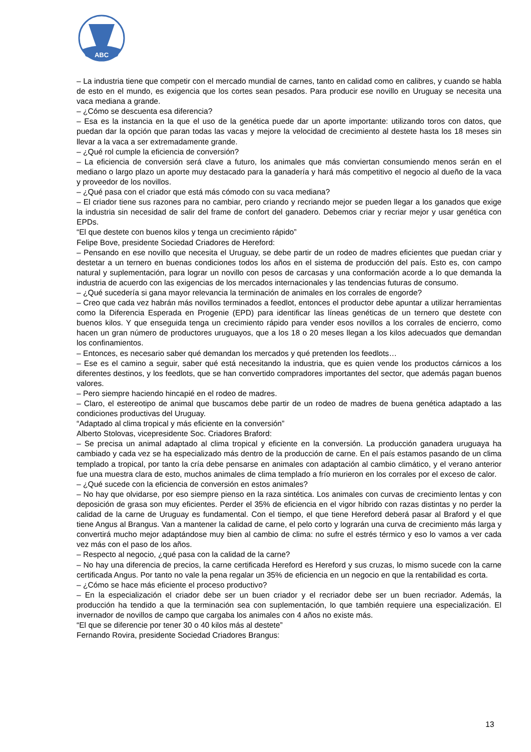ABC
– La industria tiene que competir con el mercado mundial de carnes, tanto en calidad como en calibres, y cuando se habla de esto en el mundo, es exigencia que los cortes sean pesados. Para producir ese novillo en Uruguay se necesita una vaca mediana a grande.
– ¿Cómo se descuenta esa diferencia?
– Esa es la instancia en la que el uso de la genética puede dar un aporte importante: utilizando toros con datos, que puedan dar la opción que paran todas las vacas y mejore la velocidad de crecimiento al destete hasta los 18 meses sin llevar a la vaca a ser extremadamente grande.
– ¿Qué rol cumple la eficiencia de conversión?
– La eficiencia de conversión será clave a futuro, los animales que más conviertan consumiendo menos serán en el mediano o largo plazo un aporte muy destacado para la ganadería y hará más competitivo el negocio al dueño de la vaca y proveedor de los novillos.
– ¿Qué pasa con el criador que está más cómodo con su vaca mediana?
– El criador tiene sus razones para no cambiar, pero criando y recriando mejor se pueden llegar a los ganados que exige la industria sin necesidad de salir del frame de confort del ganadero. Debemos criar y recriar mejor y usar genética con EPDs.
“El que destete con buenos kilos y tenga un crecimiento rápido”
Felipe Bove, presidente Sociedad Criadores de Hereford:
– Pensando en ese novillo que necesita el Uruguay, se debe partir de un rodeo de madres eficientes que puedan criar y destetar a un ternero en buenas condiciones todos los años en el sistema de producción del país. Esto es, con campo natural y suplementación, para lograr un novillo con pesos de carcasas y una conformación acorde a lo que demanda la industria de acuerdo con las exigencias de los mercados internacionales y las tendencias futuras de consumo.
– ¿Qué sucedería si gana mayor relevancia la terminación de animales en los corrales de engorde?
– Creo que cada vez habrán más novillos terminados a feedlot, entonces el productor debe apuntar a utilizar herramientas como la Diferencia Esperada en Progenie (EPD) para identificar las líneas genéticas de un ternero que destete con buenos kilos. Y que enseguida tenga un crecimiento rápido para vender esos novillos a los corrales de encierro, como hacen un gran número de productores uruguayos, que a los 18 o 20 meses llegan a los kilos adecuados que demandan los confinamientos.
– Entonces, es necesario saber qué demandan los mercados y qué pretenden los feedlots…
– Ese es el camino a seguir, saber qué está necesitando la industria, que es quien vende los productos cárnicos a los diferentes destinos, y los feedlots, que se han convertido compradores importantes del sector, que además pagan buenos valores.
– Pero siempre haciendo hincapié en el rodeo de madres.
– Claro, el estereotipo de animal que buscamos debe partir de un rodeo de madres de buena genética adaptado a las condiciones productivas del Uruguay.
“Adaptado al clima tropical y más eficiente en la conversión”
Alberto Stolovas, vicepresidente Soc. Criadores Braford:
– Se precisa un animal adaptado al clima tropical y eficiente en la conversión. La producción ganadera uruguaya ha cambiado y cada vez se ha especializado más dentro de la producción de carne. En el país estamos pasando de un clima templado a tropical, por tanto la cría debe pensarse en animales con adaptación al cambio climático, y el verano anterior fue una muestra clara de esto, muchos animales de clima templado a frío murieron en los corrales por el exceso de calor.
– ¿Qué sucede con la eficiencia de conversión en estos animales?
– No hay que olvidarse, por eso siempre pienso en la raza sintética. Los animales con curvas de crecimiento lentas y con deposición de grasa son muy eficientes. Perder el 35% de eficiencia en el vigor híbrido con razas distintas y no perder la calidad de la carne de Uruguay es fundamental. Con el tiempo, el que tiene Hereford deberá pasar al Braford y el que tiene Angus al Brangus. Van a mantener la calidad de carne, el pelo corto y lograrán una curva de crecimiento más larga y convertirá mucho mejor adaptándose muy bien al cambio de clima: no sufre el estrés térmico y eso lo vamos a ver cada vez más con el paso de los años.
– Respecto al negocio, ¿qué pasa con la calidad de la carne?
– No hay una diferencia de precios, la carne certificada Hereford es Hereford y sus cruzas, lo mismo sucede con la carne certificada Angus. Por tanto no vale la pena regalar un 35% de eficiencia en un negocio en que la rentabilidad es corta.
– ¿Cómo se hace más eficiente el proceso productivo?
– En la especialización el criador debe ser un buen criador y el recriador debe ser un buen recriador. Además, la producción ha tendido a que la terminación sea con suplementación, lo que también requiere una especialización. El invernador de novillos de campo que cargaba los animales con 4 años no existe más.
“El que se diferencie por tener 30 o 40 kilos más al destete”
Fernando Rovira, presidente Sociedad Criadores Brangus:
13